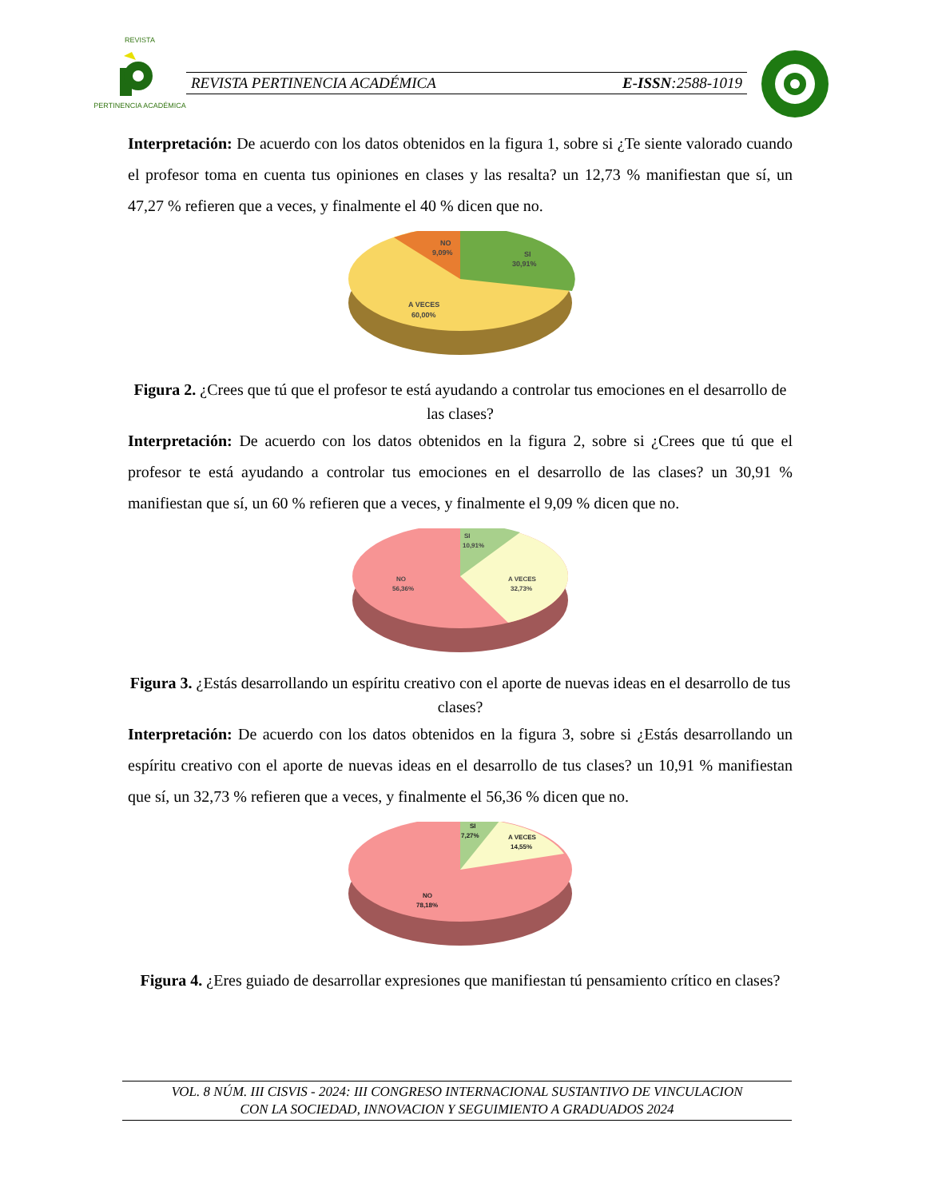REVISTA
PERTINENCIA ACADÉMICA
REVISTA PERTINENCIA ACADÉMICA E-ISSN:2588-1019
Interpretación: De acuerdo con los datos obtenidos en la figura 1, sobre si ¿Te siente valorado cuando el profesor toma en cuenta tus opiniones en clases y las resalta? un 12,73 % manifiestan que sí, un 47,27 % refieren que a veces, y finalmente el 40 % dicen que no.
NO
9,09%
SI
30,91%
A VECES
60,00%
Figura 2. ¿Crees que tú que el profesor te está ayudando a controlar tus emociones en el desarrollo de las clases?
Interpretación: De acuerdo con los datos obtenidos en la figura 2, sobre si ¿Crees que tú que el profesor te está ayudando a controlar tus emociones en el desarrollo de las clases? un 30,91 % manifiestan que sí, un 60 % refieren que a veces, y finalmente el 9,09 % dicen que no.
SI
10,91%
A VECES
32,73%
NO
56,36%
Figura 3. ¿Estás desarrollando un espíritu creativo con el aporte de nuevas ideas en el desarrollo de tus clases?
Interpretación: De acuerdo con los datos obtenidos en la figura 3, sobre si ¿Estás desarrollando un espíritu creativo con el aporte de nuevas ideas en el desarrollo de tus clases? un 10,91 % manifiestan que sí, un 32,73 % refieren que a veces, y finalmente el 56,36 % dicen que no.
SI
7,27%
A VECES
14,55%
NO
78,18%
Figura 4. ¿Eres guiado de desarrollar expresiones que manifiestan tú pensamiento crítico en clases?
VOL. 8 NÚM. III CISVIS - 2024: III CONGRESO INTERNACIONAL SUSTANTIVO DE VINCULACION
CON LA SOCIEDAD, INNOVACION Y SEGUIMIENTO A GRADUADOS 2024